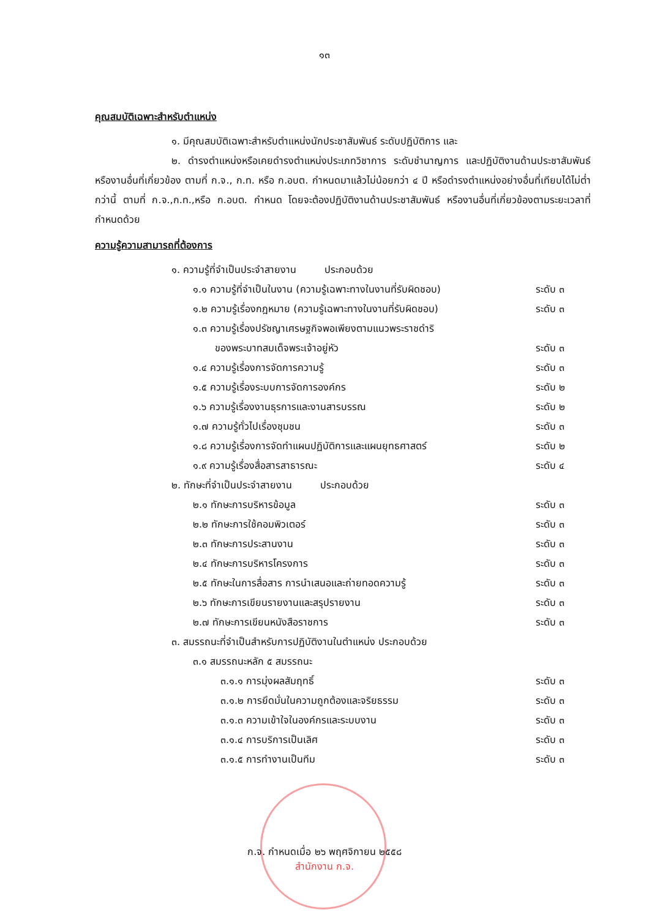๑๓
คุณสมบัติเฉพาะสำหรับตำแหน่ง
๑. มีคุณสมบัติเฉพาะสำหรับตำแหน่งนักประชาสัมพันธ์ ระดับปฏิบัติการ และ
๒. ดำรงตำแหน่งหรือเคยดำรงตำแหน่งประเภทวิชาการ ระดับชำนาญการ และปฏิบัติงานด้านประชาสัมพันธ์ หรืองานอื่นที่เกี่ยวข้อง ตามที่ ก.จ., ก.ท. หรือ ก.อบต. กำหนดมาแล้วไม่น้อยกว่า ๔ ปี หรือดำรงตำแหน่งอย่างอื่นที่เทียบได้ไม่ต่ำกว่านี้ ตามที่ ก.จ.,ก.ท.,หรือ ก.อบต. กำหนด โดยจะต้องปฏิบัติงานด้านประชาสัมพันธ์ หรืองานอื่นที่เกี่ยวข้องตามระยะเวลาที่กำหนดด้วย
ความรู้ความสามารถที่ต้องการ
๑. ความรู้ที่จำเป็นประจำสายงาน ประกอบด้วย
๑.๑ ความรู้ที่จำเป็นในงาน (ความรู้เฉพาะทางในงานที่รับผิดชอบ) ระดับ ๓
๑.๒ ความรู้เรื่องกฎหมาย (ความรู้เฉพาะทางในงานที่รับผิดชอบ) ระดับ ๓
๑.๓ ความรู้เรื่องปรัชญาเศรษฐกิจพอเพียงตามแนวพระราชดำริ
ของพระบาทสมเด็จพระเจ้าอยู่หัว
ระดับ ๓
๑.๔ ความรู้เรื่องการจัดการความรู้ ระดับ ๓
๑.๕ ความรู้เรื่องระบบการจัดการองค์กร ระดับ ๒
๑.๖ ความรู้เรื่องงานธุรการและงานสารบรรณ ระดับ ๒
๑.๗ ความรู้ทั่วไปเรื่องชุมชน ระดับ ๓
๑.๘ ความรู้เรื่องการจัดทำแผนปฏิบัติการและแผนยุทธศาสตร์ ระดับ ๒
๑.๙ ความรู้เรื่องสื่อสารสาธารณะ ระดับ ๔
๒. ทักษะที่จำเป็นประจำสายงาน ประกอบด้วย
๒.๑ ทักษะการบริหารข้อมูล ระดับ ๓
๒.๒ ทักษะการใช้คอมพิวเตอร์ ระดับ ๓
๒.๓ ทักษะการประสานงาน ระดับ ๓
๒.๔ ทักษะการบริหารโครงการ ระดับ ๓
๒.๕ ทักษะในการสื่อสาร การนำเสนอและถ่ายทอดความรู้ ระดับ ๓
๒.๖ ทักษะการเขียนรายงานและสรุปรายงาน ระดับ ๓
๒.๗ ทักษะการเขียนหนังสือราชการ ระดับ ๓
๓. สมรรถนะที่จำเป็นสำหรับการปฏิบัติงานในตำแหน่ง ประกอบด้วย
๓.๑ สมรรถนะหลัก ๕ สมรรถนะ
๓.๑.๑ การมุ่งผลสัมฤทธิ์ ระดับ ๓
๓.๑.๒ การยึดมั่นในความถูกต้องและจริยธรรม ระดับ ๓
๓.๑.๓ ความเข้าใจในองค์กรและระบบงาน ระดับ ๓
๓.๑.๔ การบริการเป็นเลิศ ระดับ ๓
๓.๑.๕ การทำงานเป็นทีม ระดับ ๓
ก.จ. กำหนดเมื่อ ๒๖ พฤศจิกายน ๒๕๕๘
สำนักงาน ก.จ.